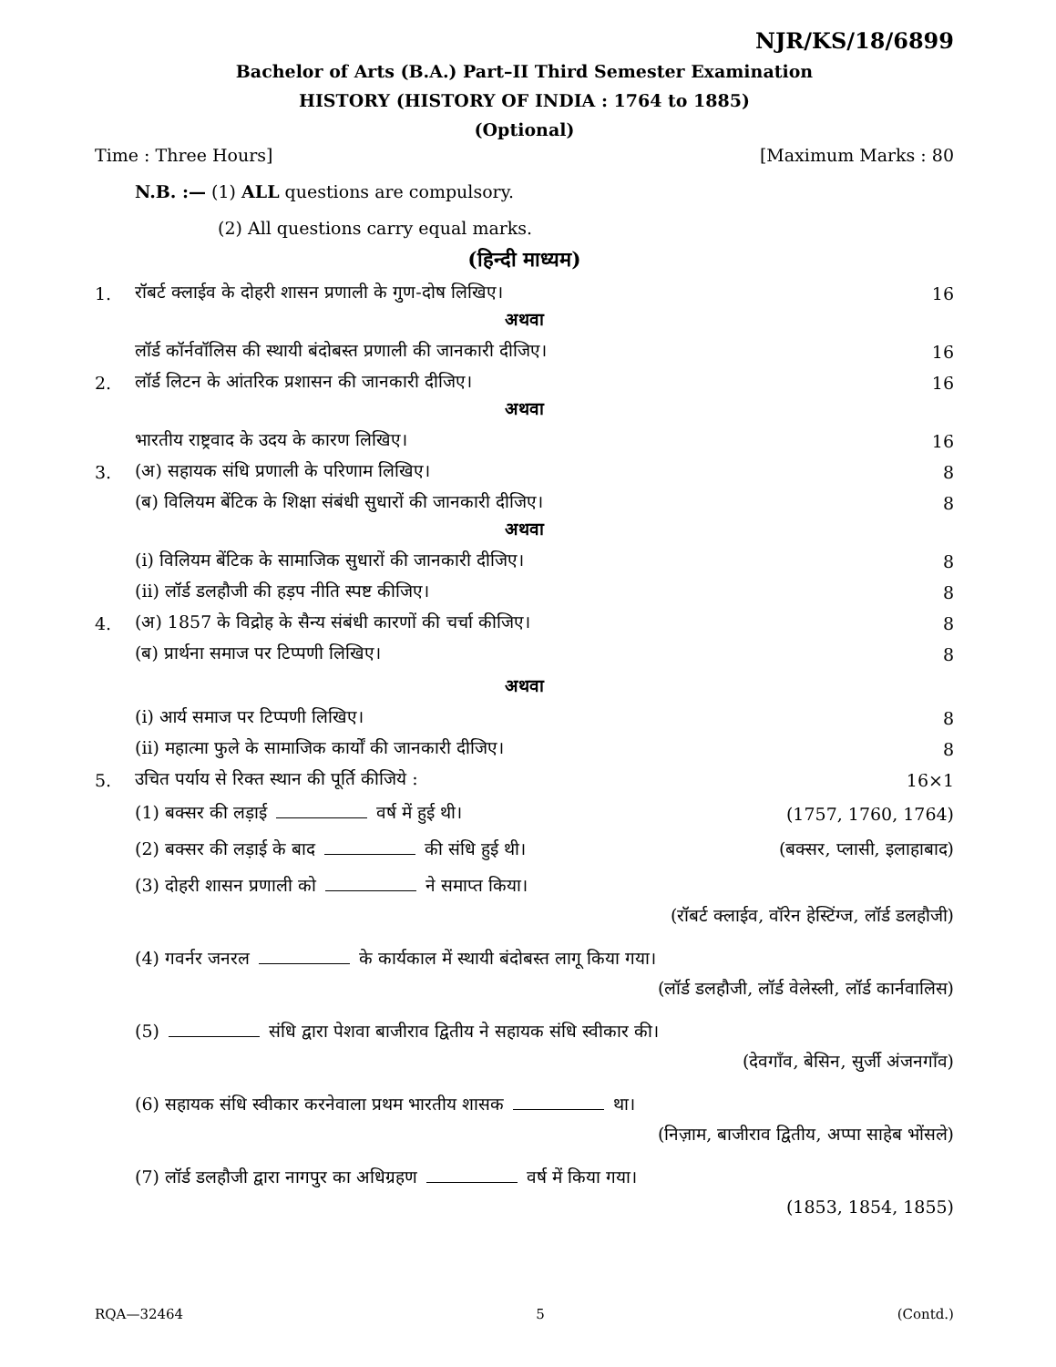NJR/KS/18/6899
Bachelor of Arts (B.A.) Part–II Third Semester Examination
HISTORY (HISTORY OF INDIA : 1764 to 1885)
(Optional)
Time : Three Hours] [Maximum Marks : 80
N.B. :— (1) ALL questions are compulsory.
(2) All questions carry equal marks.
(हिन्दी माध्यम)
1. रॉबर्ट क्लाईव के दोहरी शासन प्रणाली के गुण-दोष लिखिए। 16
अथवा
लॉर्ड कॉर्नवॉलिस की स्थायी बंदोबस्त प्रणाली की जानकारी दीजिए। 16
2. लॉर्ड लिटन के आंतरिक प्रशासन की जानकारी दीजिए। 16
अथवा
भारतीय राष्ट्रवाद के उदय के कारण लिखिए। 16
3. (अ) सहायक संधि प्रणाली के परिणाम लिखिए। 8
(ब) विलियम बेंटिक के शिक्षा संबंधी सुधारों की जानकारी दीजिए। 8
अथवा
(i) विलियम बेंटिक के सामाजिक सुधारों की जानकारी दीजिए। 8
(ii) लॉर्ड डलहौजी की हड़प नीति स्पष्ट कीजिए। 8
4. (अ) 1857 के विद्रोह के सैन्य संबंधी कारणों की चर्चा कीजिए। 8
(ब) प्रार्थना समाज पर टिप्पणी लिखिए। 8
अथवा
(i) आर्य समाज पर टिप्पणी लिखिए। 8
(ii) महात्मा फुले के सामाजिक कार्यों की जानकारी दीजिए। 8
5. उचित पर्याय से रिक्त स्थान की पूर्ति कीजिये : 16×1
(1) बक्सर की लड़ाई वर्ष में हुई थी। (1757, 1760, 1764)
(2) बक्सर की लड़ाई के बाद की संधि हुई थी। (बक्सर, प्लासी, इलाहाबाद)
(3) दोहरी शासन प्रणाली को ने समाप्त किया।
(रॉबर्ट क्लाईव, वॉरेन हेस्टिंग्ज, लॉर्ड डलहौजी)
(4) गवर्नर जनरल के कार्यकाल में स्थायी बंदोबस्त लागू किया गया।
(लॉर्ड डलहौजी, लॉर्ड वेलेस्ली, लॉर्ड कार्नवालिस)
(5) संधि द्वारा पेशवा बाजीराव द्वितीय ने सहायक संधि स्वीकार की।
(देवगाँव, बेसिन, सुर्जी अंजनगाँव)
(6) सहायक संधि स्वीकार करनेवाला प्रथम भारतीय शासक था।
(निज़ाम, बाजीराव द्वितीय, अप्पा साहेब भोंसले)
(7) लॉर्ड डलहौजी द्वारा नागपुर का अधिग्रहण वर्ष में किया गया।
(1853, 1854, 1855)
RQA—32464 5 (Contd.)